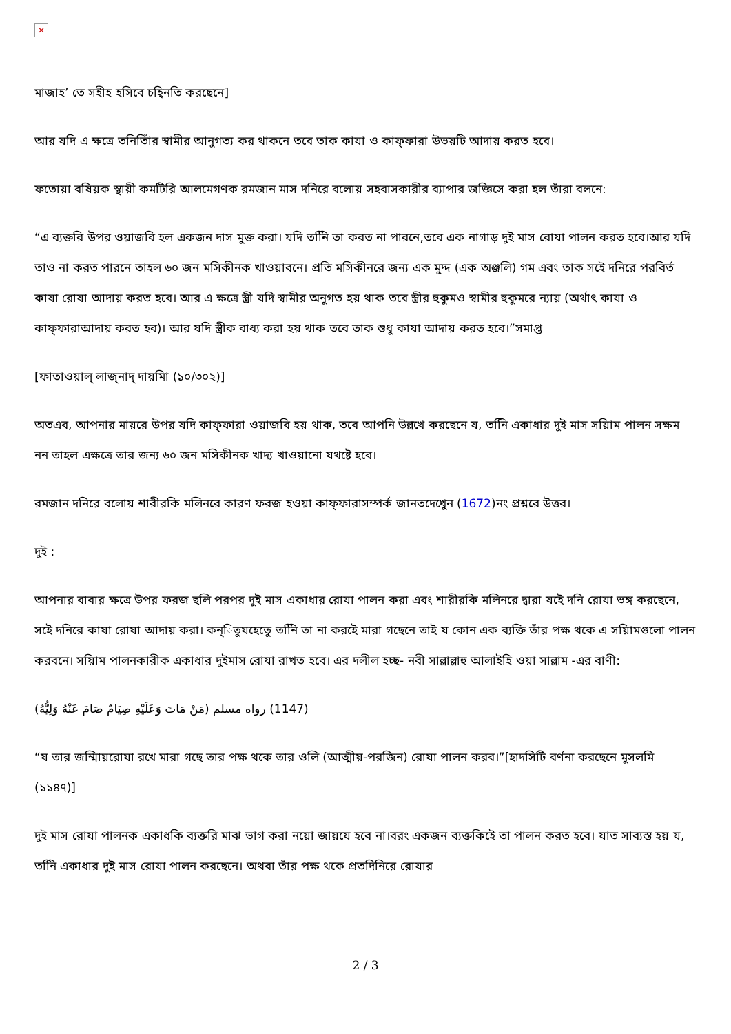✕
মাজাহ’ তে সহীহ হসিবে চহি্নতি করছেনে]
আর যদি এ ক্ষত্রে তনিতিাঁর স্বামীর আনুগত্য কর থাকনে তবে তাক কাযা ও কাফ্ফারা উভয়টি আদায় করত হবে।
ফতোয়া বষিয়ক স্থায়ী কমটিরি আলমেগণক রমজান মাস দনিরে বলোয় সহবাসকারীর ব্যাপার জজ্ঞিসে করা হল তাঁরা বলনে:
“এ ব্যক্তরি উপর ওয়াজবি হল একজন দাস মুক্ত করা। যদি তনিি তা করত না পারনে,তবে এক নাগাড় দুই মাস রোযা পালন করত হবে।আর যদি তাও না করত পারনে তাহল ৬০ জন মসিকীনক খাওয়াবনে। প্রতি মসিকীনরে জন্য এক মুদ্দ (এক অঞ্জলি) গম এবং তাক সইে দনিরে পরবির্ত কাযা রোযা আদায় করত হবে। আর এ ক্ষত্রে স্ত্রী যদি স্বামীর অনুগত হয় থাক তবে স্ত্রীর হুকুমও স্বামীর হুকুমরে ন্যায় (অর্থাৎ কাযা ও কাফ্ফারাআদায় করত হব)। আর যদি স্ত্রীক বাধ্য করা হয় থাক তবে তাক শুধু কাযা আদায় করত হবে।”সমাপ্ত
[ফাতাওয়াল্ লাজ্নাদ্ দায়মিা (১০/৩০২)]
অতএব, আপনার মায়রে উপর যদি কাফ্ফারা ওয়াজবি হয় থাক, তবে আপনি উল্লখে করছেনে য, তনিি একাধার দুই মাস সয়িাম পালন সক্ষম নন তাহল এক্ষত্রে তার জন্য ৬০ জন মসিকীনক খাদ্য খাওয়ানো যথষ্টে হবে।
রমজান দনিরে বলোয় শারীরকি মলিনরে কারণ ফরজ হওয়া কাফ্ফারাসম্পর্ক জানতদেখেুন (1672)নং প্রশ্নরে উত্তর।
দুই :
আপনার বাবার ক্ষত্রে উপর ফরজ ছলি পরপর দুই মাস একাধার রোযা পালন করা এবং শারীরকি মলিনরে দ্বারা যইে দনি রোযা ভঙ্গ করছেনে, সইে দনিরে কাযা রোযা আদায় করা। কন্িতুযহেতেু তনিি তা না করইে মারা গছেনে তাই য কোন এক ব্যক্তি তাঁর পক্ষ থকে এ সয়িামগুলো পালন করবনে। সয়িাম পালনকারীক একাধার দুইমাস রোযা রাখত হবে। এর দলীল হচ্ছ- নবী সাল্লাল্লাহু আলাইহি ওয়া সাল্লাম -এর বাণী:
(مَنْ مَاتَ وَعَلَيْهِ صِيَامٌ صَامَ عَنْهُ وَلِيُّهُ) رواه مسلم (1147)
“য তার জম্মিায়রোযা রখে মারা গছে তার পক্ষ থকে তার ওলি (আত্মীয়-পরজিন) রোযা পালন করব।”[হাদসিটি বর্ণনা করছেনে মুসলমি (১১৪৭)]
দুই মাস রোযা পালনক একাধকি ব্যক্তরি মাঝ ভাগ করা নয়ো জায়যে হবে না।বরং একজন ব্যক্তকিইে তা পালন করত হবে। যাত সাব্যস্ত হয় য, তনিি একাধার দুই মাস রোযা পালন করছেনে। অথবা তাঁর পক্ষ থকে প্রতদিনিরে রোযার
2 / 3